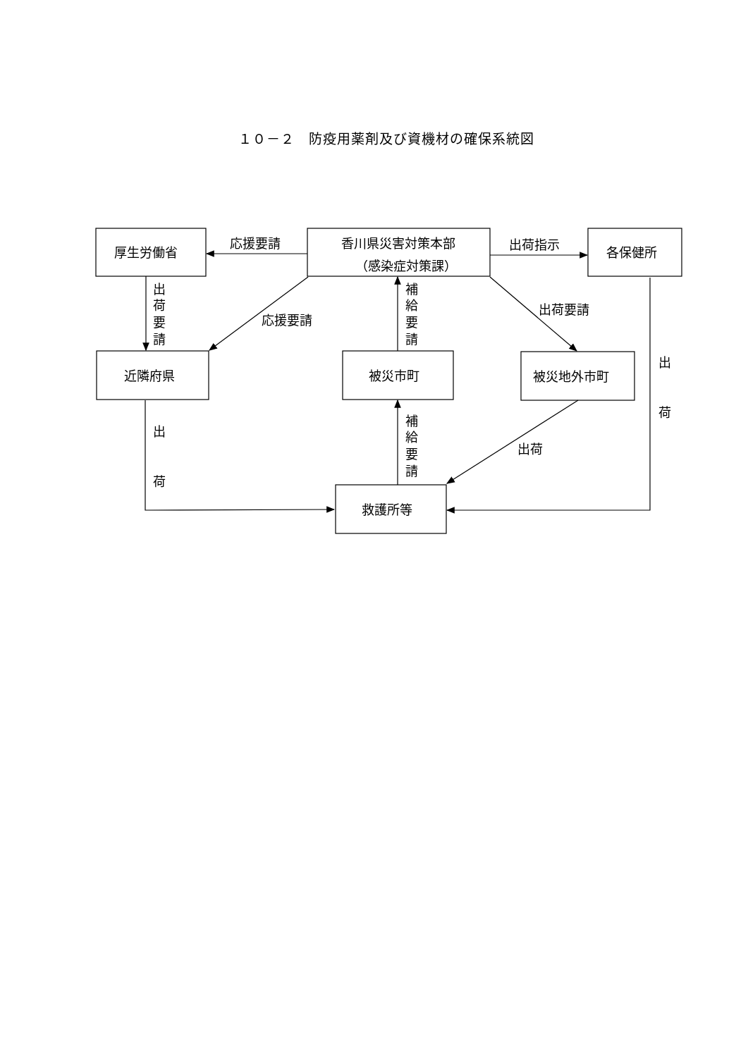１０－２　防疫用薬剤及び資機材の確保系統図
厚生労働省
応援要請
香川県災害対策本部
（感染症対策課）
出荷指示
各保健所
出
荷
要
請
応援要請
補
給
要
請
出荷要請
近隣府県
被災市町
被災地外市町
出
出
補
給
要
請
出荷
荷
荷
救護所等